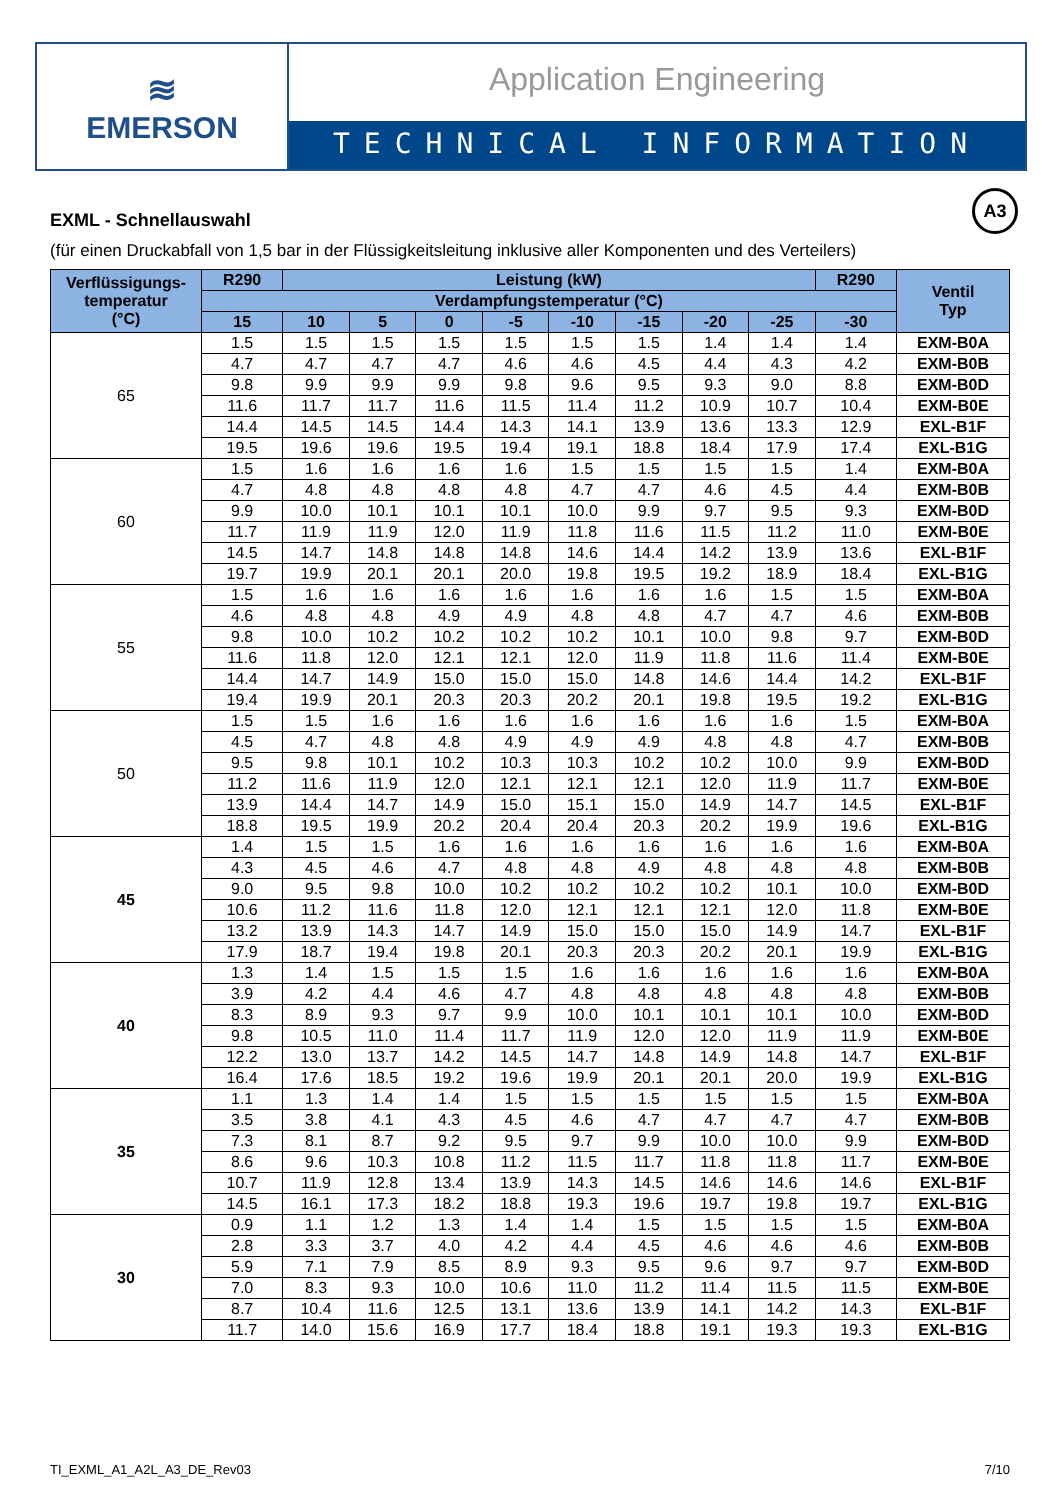≋
EMERSON
Application Engineering
TECHNICAL INFORMATION
A3
EXML - Schnellauswahl
(für einen Druckabfall von 1,5 bar in der Flüssigkeitsleitung inklusive aller Komponenten und des Verteilers)
| Verflüssigungs- temperatur (°C) | R290 | Leistung (kW) | | | | | | | | R290 | Ventil Typ |
| --- | --- | --- | --- | --- | --- | --- | --- | --- | --- | --- | --- |
| | Verdampfungstemperatur (°C) | | | | | | | | | | |
| | 15 | 10 | 5 | 0 | -5 | -10 | -15 | -20 | -25 | -30 | |
| 65 | 1.5 | 1.5 | 1.5 | 1.5 | 1.5 | 1.5 | 1.5 | 1.4 | 1.4 | 1.4 | EXM-B0A |
| | 4.7 | 4.7 | 4.7 | 4.7 | 4.6 | 4.6 | 4.5 | 4.4 | 4.3 | 4.2 | EXM-B0B |
| | 9.8 | 9.9 | 9.9 | 9.9 | 9.8 | 9.6 | 9.5 | 9.3 | 9.0 | 8.8 | EXM-B0D |
| | 11.6 | 11.7 | 11.7 | 11.6 | 11.5 | 11.4 | 11.2 | 10.9 | 10.7 | 10.4 | EXM-B0E |
| | 14.4 | 14.5 | 14.5 | 14.4 | 14.3 | 14.1 | 13.9 | 13.6 | 13.3 | 12.9 | EXL-B1F |
| | 19.5 | 19.6 | 19.6 | 19.5 | 19.4 | 19.1 | 18.8 | 18.4 | 17.9 | 17.4 | EXL-B1G |
| 60 | 1.5 | 1.6 | 1.6 | 1.6 | 1.6 | 1.5 | 1.5 | 1.5 | 1.5 | 1.4 | EXM-B0A |
| | 4.7 | 4.8 | 4.8 | 4.8 | 4.8 | 4.7 | 4.7 | 4.6 | 4.5 | 4.4 | EXM-B0B |
| | 9.9 | 10.0 | 10.1 | 10.1 | 10.1 | 10.0 | 9.9 | 9.7 | 9.5 | 9.3 | EXM-B0D |
| | 11.7 | 11.9 | 11.9 | 12.0 | 11.9 | 11.8 | 11.6 | 11.5 | 11.2 | 11.0 | EXM-B0E |
| | 14.5 | 14.7 | 14.8 | 14.8 | 14.8 | 14.6 | 14.4 | 14.2 | 13.9 | 13.6 | EXL-B1F |
| | 19.7 | 19.9 | 20.1 | 20.1 | 20.0 | 19.8 | 19.5 | 19.2 | 18.9 | 18.4 | EXL-B1G |
| 55 | 1.5 | 1.6 | 1.6 | 1.6 | 1.6 | 1.6 | 1.6 | 1.6 | 1.5 | 1.5 | EXM-B0A |
| | 4.6 | 4.8 | 4.8 | 4.9 | 4.9 | 4.8 | 4.8 | 4.7 | 4.7 | 4.6 | EXM-B0B |
| | 9.8 | 10.0 | 10.2 | 10.2 | 10.2 | 10.2 | 10.1 | 10.0 | 9.8 | 9.7 | EXM-B0D |
| | 11.6 | 11.8 | 12.0 | 12.1 | 12.1 | 12.0 | 11.9 | 11.8 | 11.6 | 11.4 | EXM-B0E |
| | 14.4 | 14.7 | 14.9 | 15.0 | 15.0 | 15.0 | 14.8 | 14.6 | 14.4 | 14.2 | EXL-B1F |
| | 19.4 | 19.9 | 20.1 | 20.3 | 20.3 | 20.2 | 20.1 | 19.8 | 19.5 | 19.2 | EXL-B1G |
| 50 | 1.5 | 1.5 | 1.6 | 1.6 | 1.6 | 1.6 | 1.6 | 1.6 | 1.6 | 1.5 | EXM-B0A |
| | 4.5 | 4.7 | 4.8 | 4.8 | 4.9 | 4.9 | 4.9 | 4.8 | 4.8 | 4.7 | EXM-B0B |
| | 9.5 | 9.8 | 10.1 | 10.2 | 10.3 | 10.3 | 10.2 | 10.2 | 10.0 | 9.9 | EXM-B0D |
| | 11.2 | 11.6 | 11.9 | 12.0 | 12.1 | 12.1 | 12.1 | 12.0 | 11.9 | 11.7 | EXM-B0E |
| | 13.9 | 14.4 | 14.7 | 14.9 | 15.0 | 15.1 | 15.0 | 14.9 | 14.7 | 14.5 | EXL-B1F |
| | 18.8 | 19.5 | 19.9 | 20.2 | 20.4 | 20.4 | 20.3 | 20.2 | 19.9 | 19.6 | EXL-B1G |
| 45 | 1.4 | 1.5 | 1.5 | 1.6 | 1.6 | 1.6 | 1.6 | 1.6 | 1.6 | 1.6 | EXM-B0A |
| | 4.3 | 4.5 | 4.6 | 4.7 | 4.8 | 4.8 | 4.9 | 4.8 | 4.8 | 4.8 | EXM-B0B |
| | 9.0 | 9.5 | 9.8 | 10.0 | 10.2 | 10.2 | 10.2 | 10.2 | 10.1 | 10.0 | EXM-B0D |
| | 10.6 | 11.2 | 11.6 | 11.8 | 12.0 | 12.1 | 12.1 | 12.1 | 12.0 | 11.8 | EXM-B0E |
| | 13.2 | 13.9 | 14.3 | 14.7 | 14.9 | 15.0 | 15.0 | 15.0 | 14.9 | 14.7 | EXL-B1F |
| | 17.9 | 18.7 | 19.4 | 19.8 | 20.1 | 20.3 | 20.3 | 20.2 | 20.1 | 19.9 | EXL-B1G |
| 40 | 1.3 | 1.4 | 1.5 | 1.5 | 1.5 | 1.6 | 1.6 | 1.6 | 1.6 | 1.6 | EXM-B0A |
| | 3.9 | 4.2 | 4.4 | 4.6 | 4.7 | 4.8 | 4.8 | 4.8 | 4.8 | 4.8 | EXM-B0B |
| | 8.3 | 8.9 | 9.3 | 9.7 | 9.9 | 10.0 | 10.1 | 10.1 | 10.1 | 10.0 | EXM-B0D |
| | 9.8 | 10.5 | 11.0 | 11.4 | 11.7 | 11.9 | 12.0 | 12.0 | 11.9 | 11.9 | EXM-B0E |
| | 12.2 | 13.0 | 13.7 | 14.2 | 14.5 | 14.7 | 14.8 | 14.9 | 14.8 | 14.7 | EXL-B1F |
| | 16.4 | 17.6 | 18.5 | 19.2 | 19.6 | 19.9 | 20.1 | 20.1 | 20.0 | 19.9 | EXL-B1G |
| 35 | 1.1 | 1.3 | 1.4 | 1.4 | 1.5 | 1.5 | 1.5 | 1.5 | 1.5 | 1.5 | EXM-B0A |
| | 3.5 | 3.8 | 4.1 | 4.3 | 4.5 | 4.6 | 4.7 | 4.7 | 4.7 | 4.7 | EXM-B0B |
| | 7.3 | 8.1 | 8.7 | 9.2 | 9.5 | 9.7 | 9.9 | 10.0 | 10.0 | 9.9 | EXM-B0D |
| | 8.6 | 9.6 | 10.3 | 10.8 | 11.2 | 11.5 | 11.7 | 11.8 | 11.8 | 11.7 | EXM-B0E |
| | 10.7 | 11.9 | 12.8 | 13.4 | 13.9 | 14.3 | 14.5 | 14.6 | 14.6 | 14.6 | EXL-B1F |
| | 14.5 | 16.1 | 17.3 | 18.2 | 18.8 | 19.3 | 19.6 | 19.7 | 19.8 | 19.7 | EXL-B1G |
| 30 | 0.9 | 1.1 | 1.2 | 1.3 | 1.4 | 1.4 | 1.5 | 1.5 | 1.5 | 1.5 | EXM-B0A |
| | 2.8 | 3.3 | 3.7 | 4.0 | 4.2 | 4.4 | 4.5 | 4.6 | 4.6 | 4.6 | EXM-B0B |
| | 5.9 | 7.1 | 7.9 | 8.5 | 8.9 | 9.3 | 9.5 | 9.6 | 9.7 | 9.7 | EXM-B0D |
| | 7.0 | 8.3 | 9.3 | 10.0 | 10.6 | 11.0 | 11.2 | 11.4 | 11.5 | 11.5 | EXM-B0E |
| | 8.7 | 10.4 | 11.6 | 12.5 | 13.1 | 13.6 | 13.9 | 14.1 | 14.2 | 14.3 | EXL-B1F |
| | 11.7 | 14.0 | 15.6 | 16.9 | 17.7 | 18.4 | 18.8 | 19.1 | 19.3 | 19.3 | EXL-B1G |
TI_EXML_A1_A2L_A3_DE_Rev03 7/10